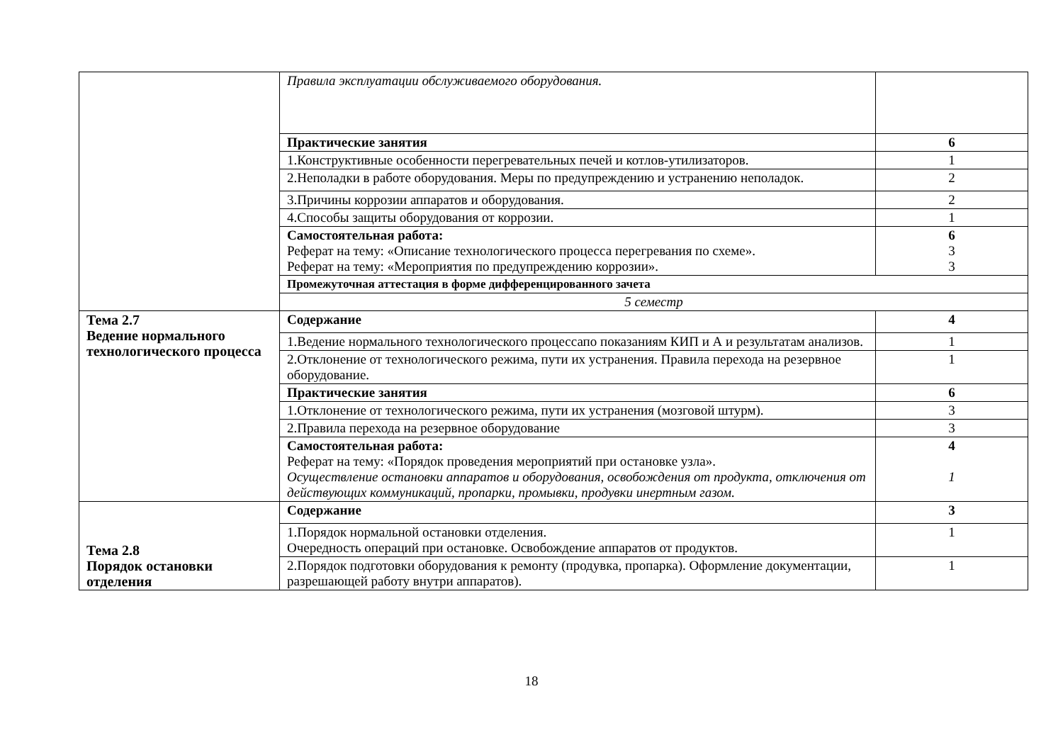| | Правила эксплуатации обслуживаемого оборудования. | |
| | Практические занятия | 6 |
| | 1.Конструктивные особенности перегревательных печей и котлов-утилизаторов. | 1 |
| | 2.Неполадки в работе оборудования. Меры по предупреждению и устранению неполадок. | 2 |
| | 3.Причины коррозии аппаратов и оборудования. | 2 |
| | 4.Способы защиты оборудования от коррозии. | 1 |
| | Самостоятельная работа: Реферат на тему: «Описание технологического процесса перегревания по схеме». Реферат на тему: «Мероприятия по предупреждению коррозии». | 6 3 3 |
| | Промежуточная аттестация в форме дифференцированного зачета | |
| | 5 семестр | |
| Тема 2.7 Ведение нормального технологического процесса | Содержание | 4 |
| | 1.Ведение нормального технологического процессапо показаниям КИП и А и результатам анализов. | 1 |
| | 2.Отклонение от технологического режима, пути их устранения. Правила перехода на резервное оборудование. | 1 |
| | Практические занятия | 6 |
| | 1.Отклонение от технологического режима, пути их устранения (мозговой штурм). | 3 |
| | 2.Правила перехода на резервное оборудование | 3 |
| | Самостоятельная работа: Реферат на тему: «Порядок проведения мероприятий при остановке узла». Осуществление остановки аппаратов и оборудования, освобождения от продукта, отключения от действующих коммуникаций, пропарки, промывки, продувки инертным газом. | 4 1 |
| Тема 2.8 Порядок остановки отделения | Содержание | 3 |
| | 1.Порядок нормальной остановки отделения. Очередность операций при остановке. Освобождение аппаратов от продуктов. | 1 |
| | 2.Порядок подготовки оборудования к ремонту (продувка, пропарка). Оформление документации, разрешающей работу внутри аппаратов). | 1 |
18